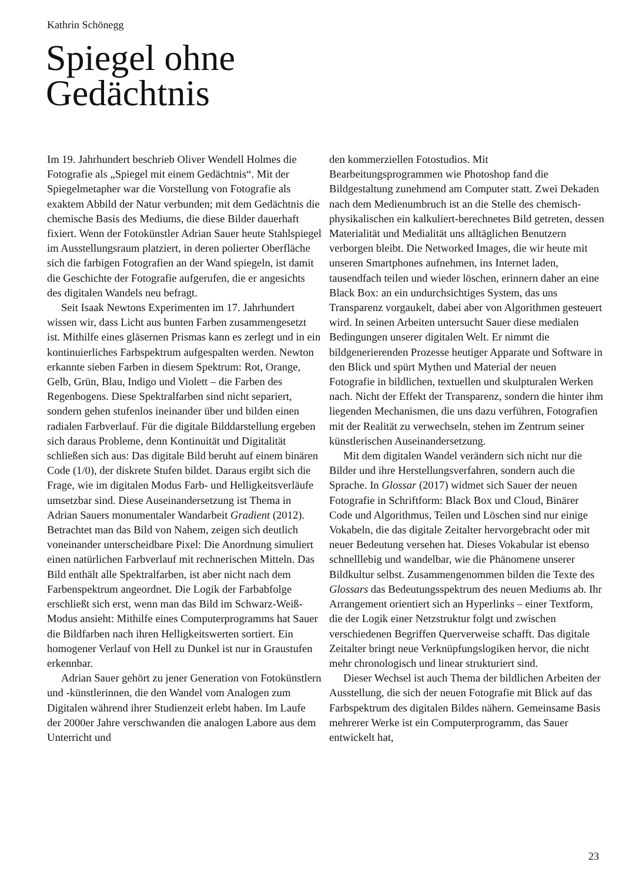Kathrin Schönegg
Spiegel ohne
Gedächtnis
Im 19. Jahrhundert beschrieb Oliver Wendell Holmes die Fotografie als „Spiegel mit einem Gedächtnis“. Mit der Spiegelmetapher war die Vorstellung von Fotografie als exaktem Abbild der Natur verbunden; mit dem Gedächtnis die chemische Basis des Mediums, die diese Bilder dauerhaft fixiert. Wenn der Fotokünstler Adrian Sauer heute Stahlspiegel im Ausstellungsraum platziert, in deren polierter Oberfläche sich die farbigen Fotografien an der Wand spiegeln, ist damit die Geschichte der Fotografie aufgerufen, die er angesichts des digitalen Wandels neu befragt.
Seit Isaak Newtons Experimenten im 17. Jahrhundert wissen wir, dass Licht aus bunten Farben zusammengesetzt ist. Mithilfe eines gläsernen Prismas kann es zerlegt und in ein kontinuierliches Farbspektrum aufgespalten werden. Newton erkannte sieben Farben in diesem Spektrum: Rot, Orange, Gelb, Grün, Blau, Indigo und Violett – die Farben des Regenbogens. Diese Spektralfarben sind nicht separiert, sondern gehen stufenlos ineinander über und bilden einen radialen Farbverlauf. Für die digitale Bilddarstellung ergeben sich daraus Probleme, denn Kontinuität und Digitalität schließen sich aus: Das digitale Bild beruht auf einem binären Code (1/0), der diskrete Stufen bildet. Daraus ergibt sich die Frage, wie im digitalen Modus Farb- und Helligkeitsverläufe umsetzbar sind. Diese Auseinandersetzung ist Thema in Adrian Sauers monumentaler Wandarbeit Gradient (2012). Betrachtet man das Bild von Nahem, zeigen sich deutlich voneinander unterscheidbare Pixel: Die Anordnung simuliert einen natürlichen Farbverlauf mit rechnerischen Mitteln. Das Bild enthält alle Spektralfarben, ist aber nicht nach dem Farbenspektrum angeordnet. Die Logik der Farbabfolge erschließt sich erst, wenn man das Bild im Schwarz-Weiß-Modus ansieht: Mithilfe eines Computerprogramms hat Sauer die Bildfarben nach ihren Helligkeitswerten sortiert. Ein homogener Verlauf von Hell zu Dunkel ist nur in Graustufen erkennbar.
Adrian Sauer gehört zu jener Generation von Fotokünstlern und -künstlerinnen, die den Wandel vom Analogen zum Digitalen während ihrer Studienzeit erlebt haben. Im Laufe der 2000er Jahre verschwanden die analogen Labore aus dem Unterricht und
den kommerziellen Fotostudios. Mit Bearbeitungsprogrammen wie Photoshop fand die Bildgestaltung zunehmend am Computer statt. Zwei Dekaden nach dem Medienumbruch ist an die Stelle des chemisch-physikalischen ein kalkuliert-berechnetes Bild getreten, dessen Materialität und Medialität uns alltäglichen Benutzern verborgen bleibt. Die Networked Images, die wir heute mit unseren Smartphones aufnehmen, ins Internet laden, tausendfach teilen und wieder löschen, erinnern daher an eine Black Box: an ein undurchsichtiges System, das uns Transparenz vorgaukelt, dabei aber von Algorithmen gesteuert wird. In seinen Arbeiten untersucht Sauer diese medialen Bedingungen unserer digitalen Welt. Er nimmt die bildgenerierenden Prozesse heutiger Apparate und Software in den Blick und spürt Mythen und Material der neuen Fotografie in bildlichen, textuellen und skulpturalen Werken nach. Nicht der Effekt der Transparenz, sondern die hinter ihm liegenden Mechanismen, die uns dazu verführen, Fotografien mit der Realität zu verwechseln, stehen im Zentrum seiner künstlerischen Auseinandersetzung.
Mit dem digitalen Wandel verändern sich nicht nur die Bilder und ihre Herstellungsverfahren, sondern auch die Sprache. In Glossar (2017) widmet sich Sauer der neuen Fotografie in Schriftform: Black Box und Cloud, Binärer Code und Algorithmus, Teilen und Löschen sind nur einige Vokabeln, die das digitale Zeitalter hervorgebracht oder mit neuer Bedeutung versehen hat. Dieses Vokabular ist ebenso schnelllebig und wandelbar, wie die Phänomene unserer Bildkultur selbst. Zusammengenommen bilden die Texte des Glossars das Bedeutungsspektrum des neuen Mediums ab. Ihr Arrangement orientiert sich an Hyperlinks – einer Textform, die der Logik einer Netzstruktur folgt und zwischen verschiedenen Begriffen Querverweise schafft. Das digitale Zeitalter bringt neue Verknüpfungslogiken hervor, die nicht mehr chronologisch und linear strukturiert sind.
Dieser Wechsel ist auch Thema der bildlichen Arbeiten der Ausstellung, die sich der neuen Fotografie mit Blick auf das Farbspektrum des digitalen Bildes nähern. Gemeinsame Basis mehrerer Werke ist ein Computerprogramm, das Sauer entwickelt hat,
23